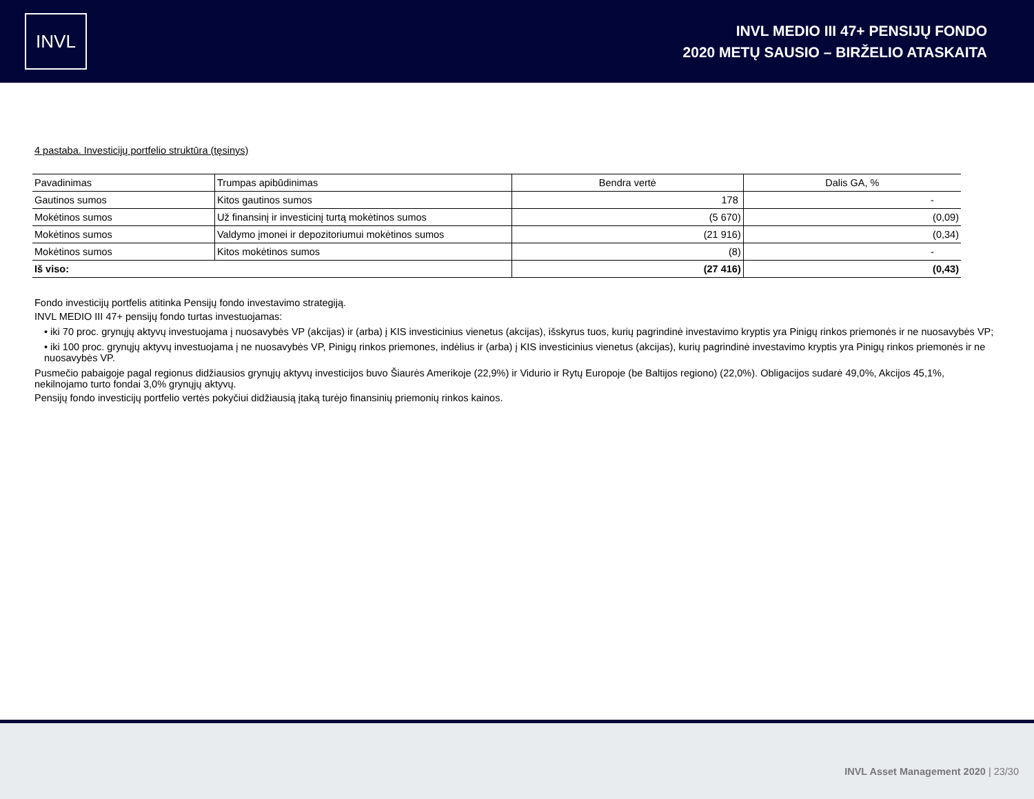INVL
INVL MEDIO III 47+ PENSIJŲ FONDO
2020 METŲ SAUSIO – BIRŽELIO ATASKAITA
4 pastaba. Investicijų portfelio struktūra (tęsinys)
| Pavadinimas | Trumpas apibūdinimas | Bendra vertė | Dalis GA, % |
| --- | --- | --- | --- |
| Gautinos sumos | Kitos gautinos sumos | 178 | - |
| Mokėtinos sumos | Už finansinį ir investicinį turtą mokėtinos sumos | (5 670) | (0,09) |
| Mokėtinos sumos | Valdymo įmonei ir depozitoriumui mokėtinos sumos | (21 916) | (0,34) |
| Mokėtinos sumos | Kitos mokėtinos sumos | (8) | - |
| Iš viso: | | (27 416) | (0,43) |
Fondo investicijų portfelis atitinka Pensijų fondo investavimo strategiją.
INVL MEDIO III 47+ pensijų fondo turtas investuojamas:
• iki 70 proc. grynųjų aktyvų investuojama į nuosavybės VP (akcijas) ir (arba) į KIS investicinius vienetus (akcijas), išskyrus tuos, kurių pagrindinė investavimo kryptis yra Pinigų rinkos priemonės ir ne nuosavybės VP;
• iki 100 proc. grynųjų aktyvų investuojama į ne nuosavybės VP, Pinigų rinkos priemones, indėlius ir (arba) į KIS investicinius vienetus (akcijas), kurių pagrindinė investavimo kryptis yra Pinigų rinkos priemonės ir ne nuosavybės VP.
Pusmečio pabaigoje pagal regionus didžiausios grynųjų aktyvų investicijos buvo Šiaurės Amerikoje (22,9%) ir Vidurio ir Rytų Europoje (be Baltijos regiono) (22,0%). Obligacijos sudarė 49,0%, Akcijos 45,1%, nekilnojamo turto fondai 3,0% grynųjų aktyvų.
Pensijų fondo investicijų portfelio vertės pokyčiui didžiausią įtaką turėjo finansinių priemonių rinkos kainos.
INVL Asset Management 2020 | 23/30